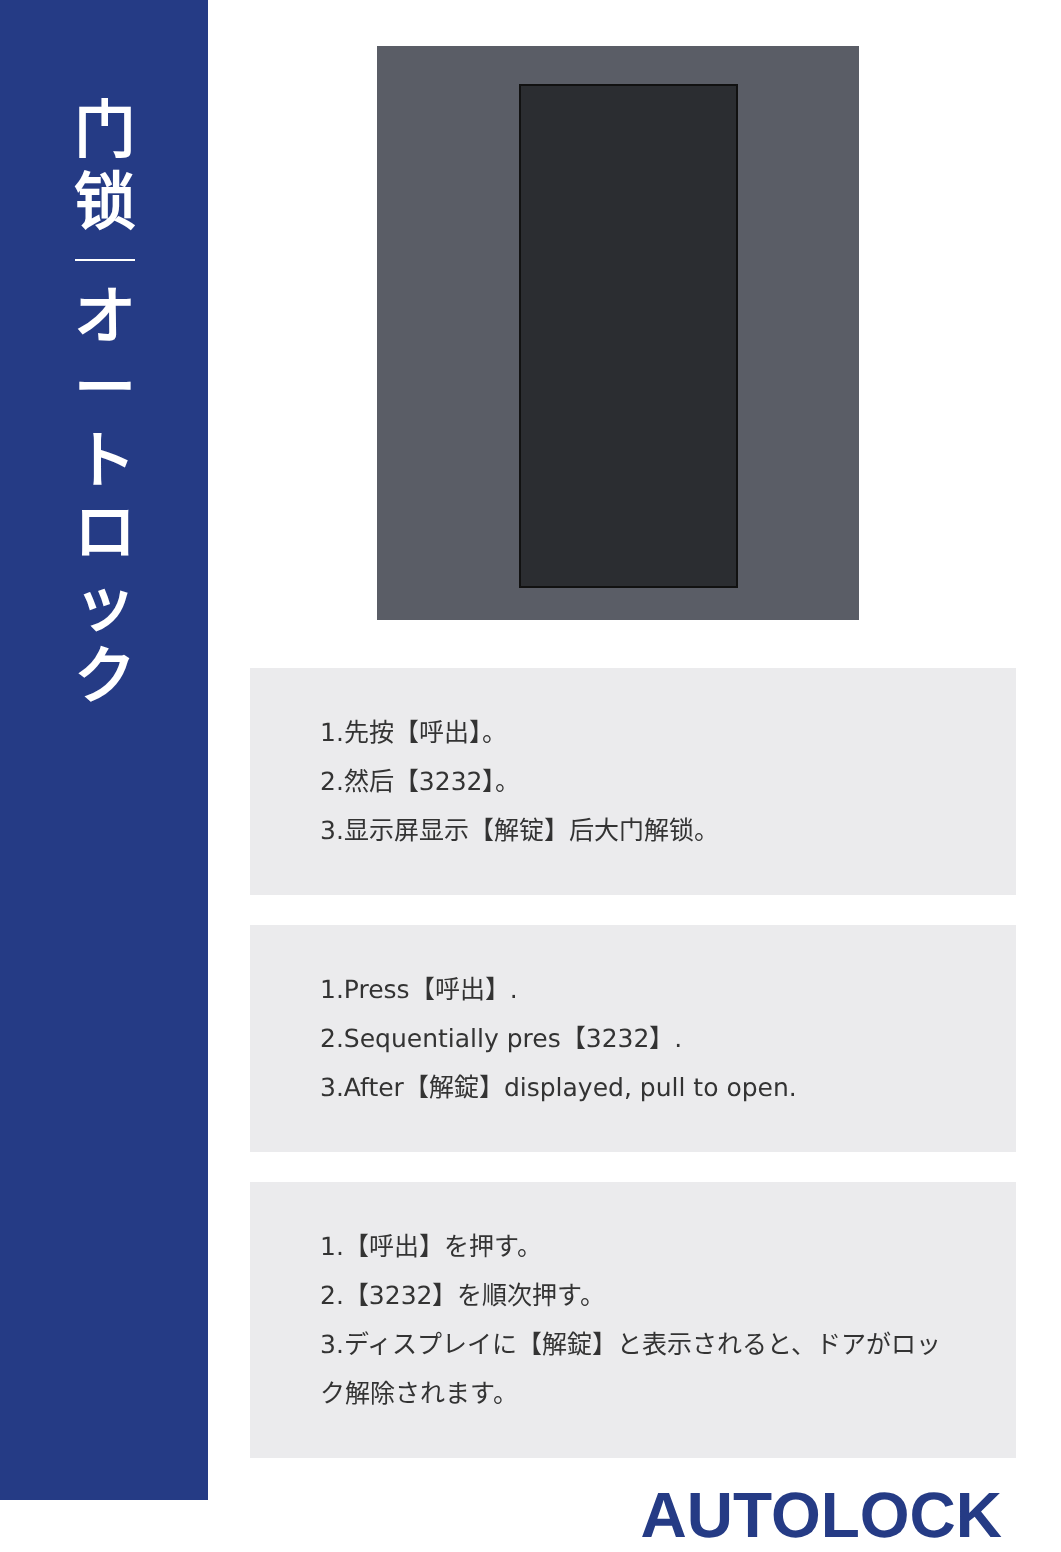门
锁
オ
ー
ト
ロ
ッ
ク
1.先按【呼出】。
2.然后【3232】。
3.显示屏显示【解锭】后大门解锁。
1.Press【呼出】.
2.Sequentially pres【3232】.
3.After【解錠】displayed, pull to open.
1.【呼出】を押す。
2.【3232】を順次押す。
3.ディスプレイに【解錠】と表示されると、ドアがロック解除されます。
AUTOLOCK